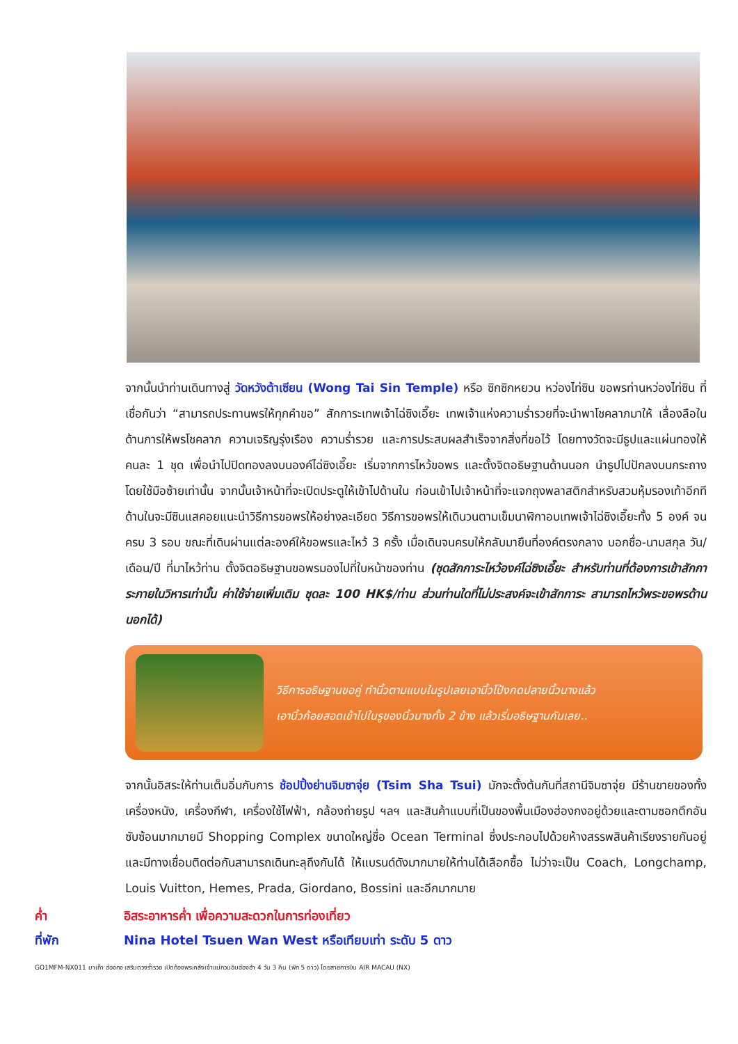จากนั้นนำท่านเดินทางสู่ วัดหวังต้าเซียน (Wong Tai Sin Temple) หรือ ซิกซิกหยวน หว่องไท่ซิน ขอพรท่านหว่องไท่ซิน ที่เชื่อกันว่า “สามารถประทานพรให้ทุกคำขอ” สักการะเทพเจ้าไฉ่ซิงเอี๊ยะ เทพเจ้าแห่งความร่ำรวยที่จะนำพาโชคลาภมาให้ เลื่องลือในด้านการให้พรโชคลาภ ความเจริญรุ่งเรือง ความร่ำรวย และการประสบผลสำเร็จจากสิ่งที่ขอไว้ โดยทางวัดจะมีธูปและแผ่นทองให้คนละ 1 ชุด เพื่อนำไปปิดทองลงบนองค์ไฉ่ซิงเอี๊ยะ เริ่มจากการไหว้ขอพร และตั้งจิตอธิษฐานด้านนอก นำธูปไปปักลงบนกระถางโดยใช้มือซ้ายเท่านั้น จากนั้นเจ้าหน้าที่จะเปิดประตูให้เข้าไปด้านใน ก่อนเข้าไปเจ้าหน้าที่จะแจกถุงพลาสติกสำหรับสวมหุ้มรองเท้าอีกที ด้านในจะมีซินแสคอยแนะนำวิธีการขอพรให้อย่างละเอียด วิธีการขอพรให้เดินวนตามเข็มนาฬิกาอบเทพเจ้าไฉ่ซิงเอี๊ยะทั้ง 5 องค์ จนครบ 3 รอบ ขณะที่เดินผ่านแต่ละองค์ให้ขอพรและไหว้ 3 ครั้ง เมื่อเดินจนครบให้กลับมายืนที่องค์ตรงกลาง บอกชื่อ-นามสกุล วัน/เดือน/ปี ที่มาไหว้ท่าน ตั้งจิตอธิษฐานขอพรมองไปที่ใบหน้าของท่าน (ชุดสักการะไหว้องค์ไฉ่ซิงเอี๊ยะ สำหรับท่านที่ต้องการเข้าสักการะภายในวิหารเท่านั้น ค่าใช้จ่ายเพิ่มเติม ชุดละ 100 HK$/ท่าน ส่วนท่านใดที่ไม่ประสงค์จะเข้าสักการะ สามารถไหว้พระขอพรด้านนอกได้)
วิธีการอธิษฐานขอคู่ ทำนิ้วตามแบบในรูปเลยเอานิ้วโป้งกดปลายนิ้วนางแล้ว
เอานิ้วก้อยสอดเข้าไปในรูของนิ้วนางทั้ง 2 ข้าง แล้วเริ่มอธิษฐานกันเลย..
จากนั้นอิสระให้ท่านเต็มอิ่มกับการ ช้อปปิ้งย่านจิมซาจุ่ย (Tsim Sha Tsui) มักจะตั้งต้นกันที่สถานีจิมซาจุ่ย มีร้านขายของทั้งเครื่องหนัง, เครื่องกีฬา, เครื่องใช้ไฟฟ้า, กล้องถ่ายรูป ฯลฯ และสินค้าแบบที่เป็นของพื้นเมืองฮ่องกงอยู่ด้วยและตามซอกตึกอันซับซ้อนมากมายมี Shopping Complex ขนาดใหญ่ชื่อ Ocean Terminal ซึ่งประกอบไปด้วยห้างสรรพสินค้าเรียงรายกันอยู่ และมีทางเชื่อมติดต่อกันสามารถเดินทะลุถึงกันได้ ให้แบรนด์ดังมากมายให้ท่านได้เลือกซื้อ ไม่ว่าจะเป็น Coach, Longchamp, Louis Vuitton, Hemes, Prada, Giordano, Bossini และอีกมากมาย
ค่ำ อิสระอาหารค่ำ เพื่อความสะดวกในการท่องเที่ยว
ที่พัก Nina Hotel Tsuen Wan West หรือเทียบเท่า ระดับ 5 ดาว
GO1MFM-NX011 มาเก๊า ฮ่องกง เสริมดวงร่ำรวย เปิดท้องพระคลังเจ้าแม่กวนอิมฮ่องฮำ 4 วัน 3 คืน (พัก 5 ดาว) โดยสายการบิน AIR MACAU (NX)